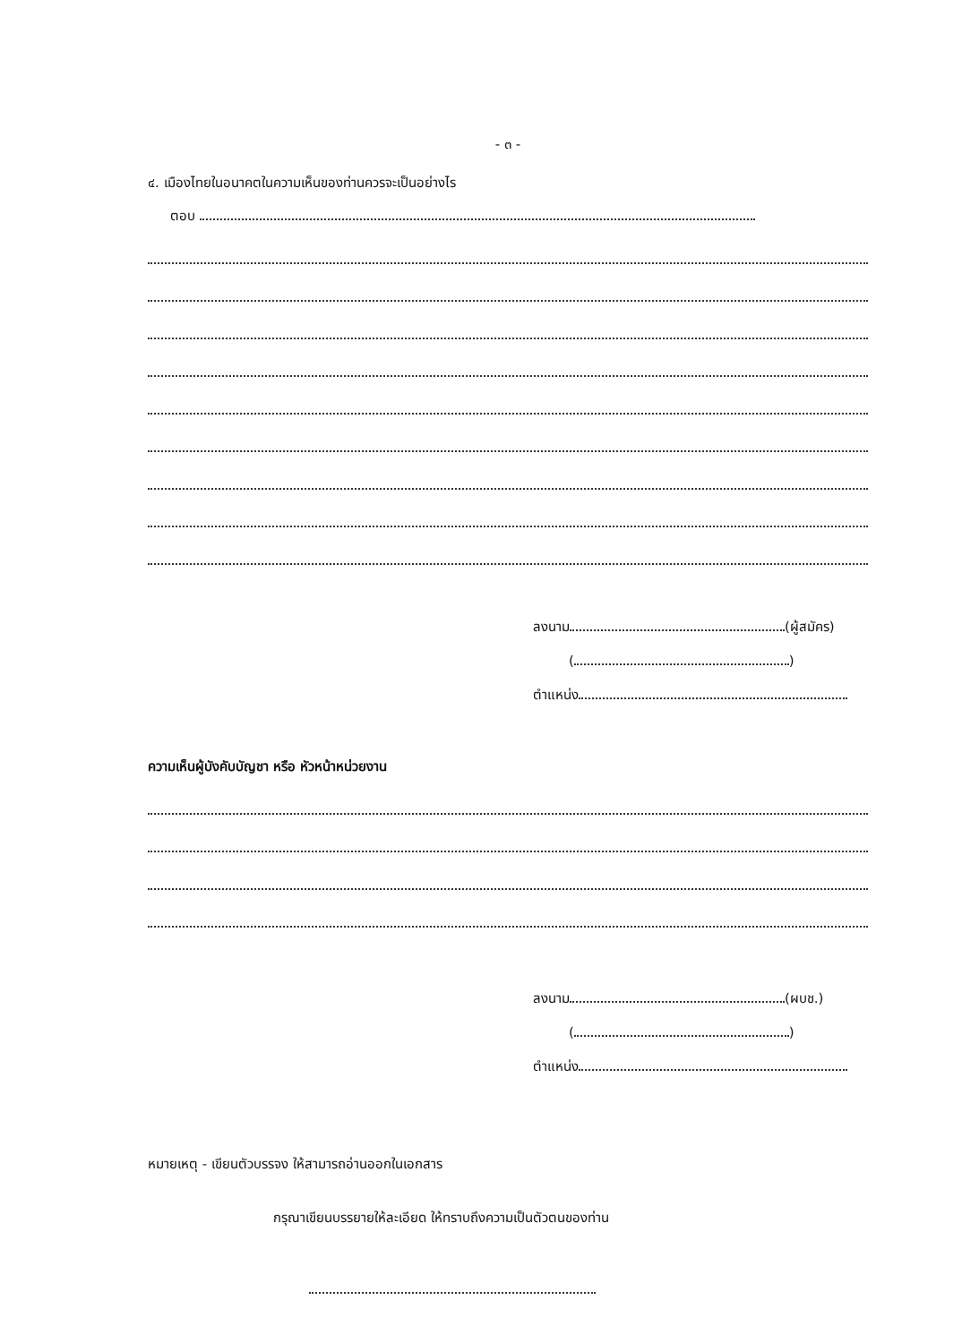- ๓ -
๔. เมืองไทยในอนาคตในความเห็นของท่านควรจะเป็นอย่างไร
ตอบ
ลงนาม (ผู้สมัคร)
( )
ตำแหน่ง
ความเห็นผู้บังคับบัญชา หรือ หัวหน้าหน่วยงาน
ลงนาม (ผบช.)
( )
ตำแหน่ง
หมายเหตุ - เขียนตัวบรรจง ให้สามารถอ่านออกในเอกสาร
กรุณาเขียนบรรยายให้ละเอียด ให้ทราบถึงความเป็นตัวตนของท่าน